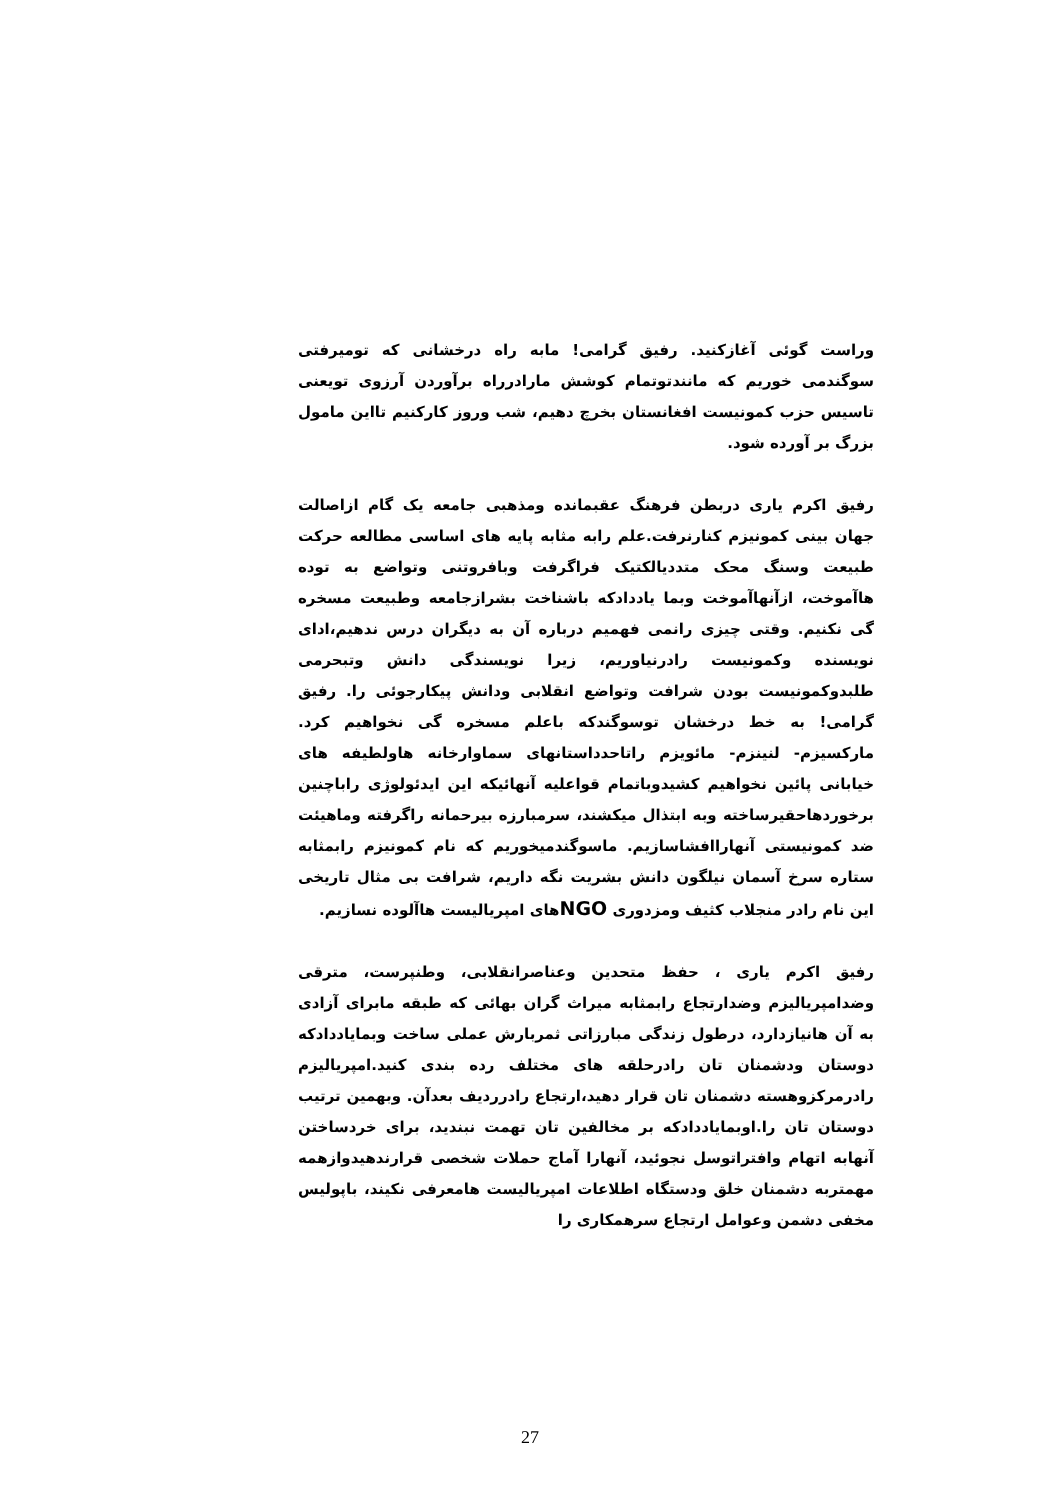وراست گوئی آغازکنید. رفیق گرامی! مابه راه درخشانی که تومیرفتی سوگندمی خوریم که مانندتوتمام کوشش مارادرراه برآوردن آرزوی تویعنی تاسیس حزب کمونیست افغانستان بخرچ دهیم، شب وروز کارکنیم تااین مامول بزرگ بر آورده شود.
رفیق اکرم یاری دربطن فرهنگ عقبمانده ومذهبی جامعه یک گام ازاصالت جهان بینی کمونیزم کنارنرفت.علم رابه مثابه پایه های اساسی مطالعه حرکت طبیعت وسنگ محک متددیالکتیک فراگرفت وبافروتنی وتواضع به توده هاآموخت، ازآنهاآموخت وبما یاددادکه باشناخت بشرازجامعه وطبیعت مسخره گی نکنیم. وقتی چیزی رانمی فهمیم درباره آن به دیگران درس ندهیم،ادای نویسنده وکمونیست رادرنیاوریم، زیرا نویسندگی دانش وتبحرمی طلبدوکمونیست بودن شرافت وتواضع انقلابی ودانش پیکارجوئی را. رفیق گرامی! به خط درخشان توسوگندکه باعلم مسخره گی نخواهیم کرد. مارکسیزم- لنینزم- مائویزم راتاحدداستانهای سماوارخانه هاولطیفه های خیابانی پائین نخواهیم کشیدوباتمام قواعلیه آنهائیکه این ایدئولوژی راباچنین برخوردهاحقیرساخته وبه ابتذال میکشند، سرمبارزه بیرحمانه راگرفته وماهیئت ضد کمونیستی آنهاراافشاسازیم. ماسوگندمیخوریم که نام کمونیزم رابمثابه ستاره سرخ آسمان نیلگون دانش بشریت نگه داریم، شرافت بی مثال تاریخی این نام رادر منجلاب کثیف ومزدوری NGOهای امپریالیست هاآلوده نسازیم.
رفیق اکرم یاری ، حفظ متحدین وعناصرانقلابی، وطنپرست، مترقی وضدامپریالیزم وضدارتجاع رابمثابه میراث گران بهائی که طبقه مابرای آزادی به آن هانیازدارد، درطول زندگی مبارزاتی ثمربارش عملی ساخت وبمایاددادکه دوستان ودشمنان تان رادرحلقه های مختلف رده بندی کنید.امپریالیزم رادرمرکزوهسته دشمنان تان قرار دهید،ارتجاع رادرردیف بعدآن. وبهمین ترتیب دوستان تان را.اوبمایاددادکه بر مخالفین تان تهمت نبندید، برای خردساختن آنهابه اتهام وافتراتوسل نجوئید، آنهارا آماج حملات شخصی قرارندهیدوازهمه مهمتربه دشمنان خلق ودستگاه اطلاعات امپریالیست هامعرفی نکیند، باپولیس مخفی دشمن وعوامل ارتجاع سرهمکاری را
27